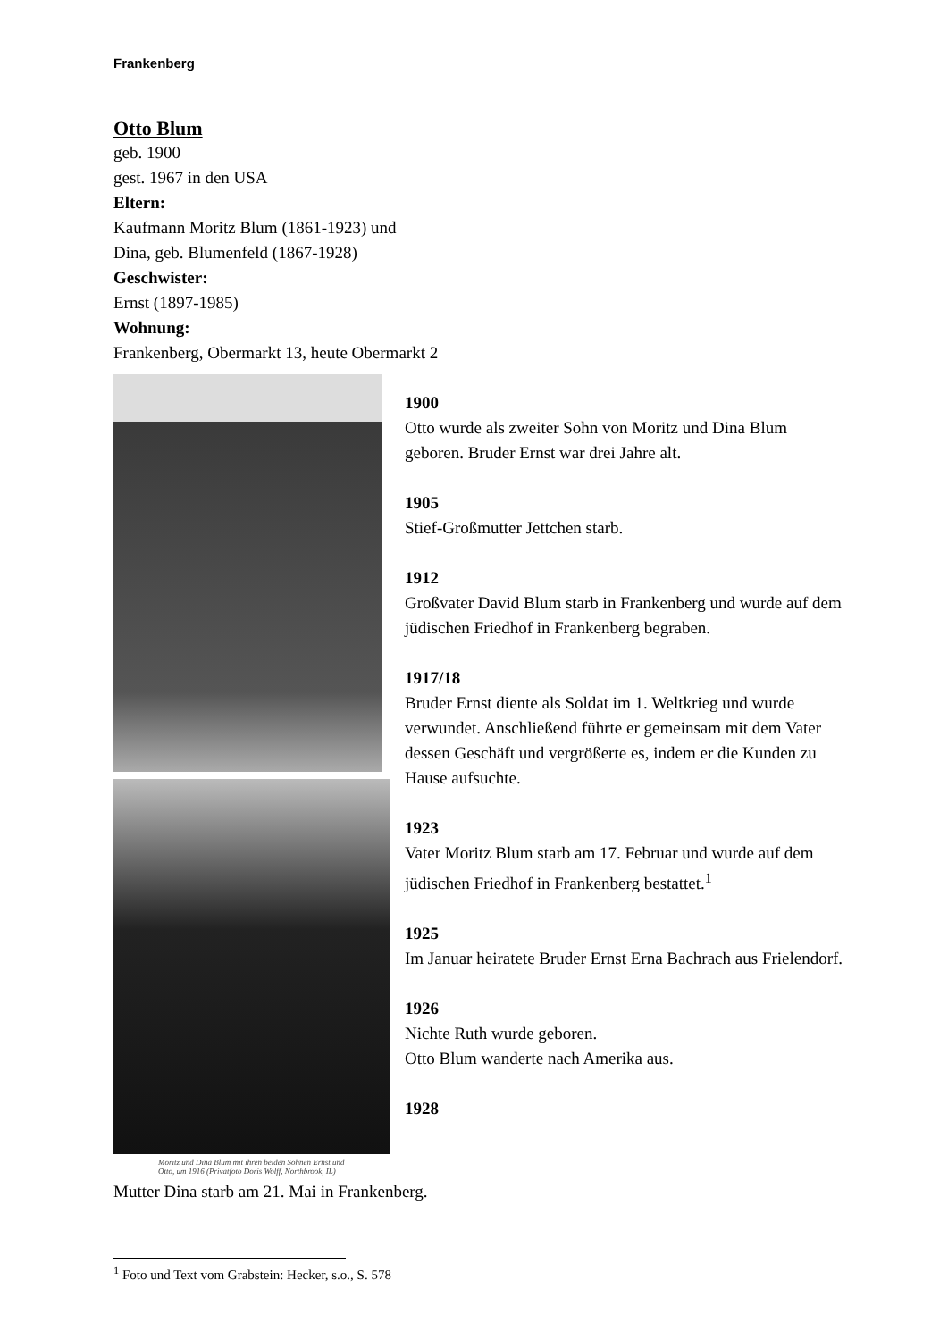Frankenberg
Otto Blum
geb. 1900
gest. 1967 in den USA
Eltern:
Kaufmann Moritz Blum (1861-1923) und
Dina, geb. Blumenfeld (1867-1928)
Geschwister:
Ernst (1897-1985)
Wohnung:
Frankenberg, Obermarkt 13, heute Obermarkt 2
Moritz und Dina Blum mit ihren beiden Söhnen Ernst und Otto, um 1916 (Privatfoto Doris Wolff, Northbrook, IL)
1900
Otto wurde als zweiter Sohn von Moritz und Dina Blum geboren. Bruder Ernst war drei Jahre alt.
1905
Stief-Großmutter Jettchen starb.
1912
Großvater David Blum starb in Frankenberg und wurde auf dem jüdischen Friedhof in Frankenberg begraben.
1917/18
Bruder Ernst diente als Soldat im 1. Weltkrieg und wurde verwundet. Anschließend führte er gemeinsam mit dem Vater dessen Geschäft und vergrößerte es, indem er die Kunden zu Hause aufsuchte.
1923
Vater Moritz Blum starb am 17. Februar und wurde auf dem jüdischen Friedhof in Frankenberg bestattet.<sup>1</sup>
1925
Im Januar heiratete Bruder Ernst Erna Bachrach aus Frielendorf.
1926
Nichte Ruth wurde geboren.
Otto Blum wanderte nach Amerika aus.
1928
Mutter Dina starb am 21. Mai in Frankenberg.
<sup>1</sup> Foto und Text vom Grabstein: Hecker, s.o., S. 578